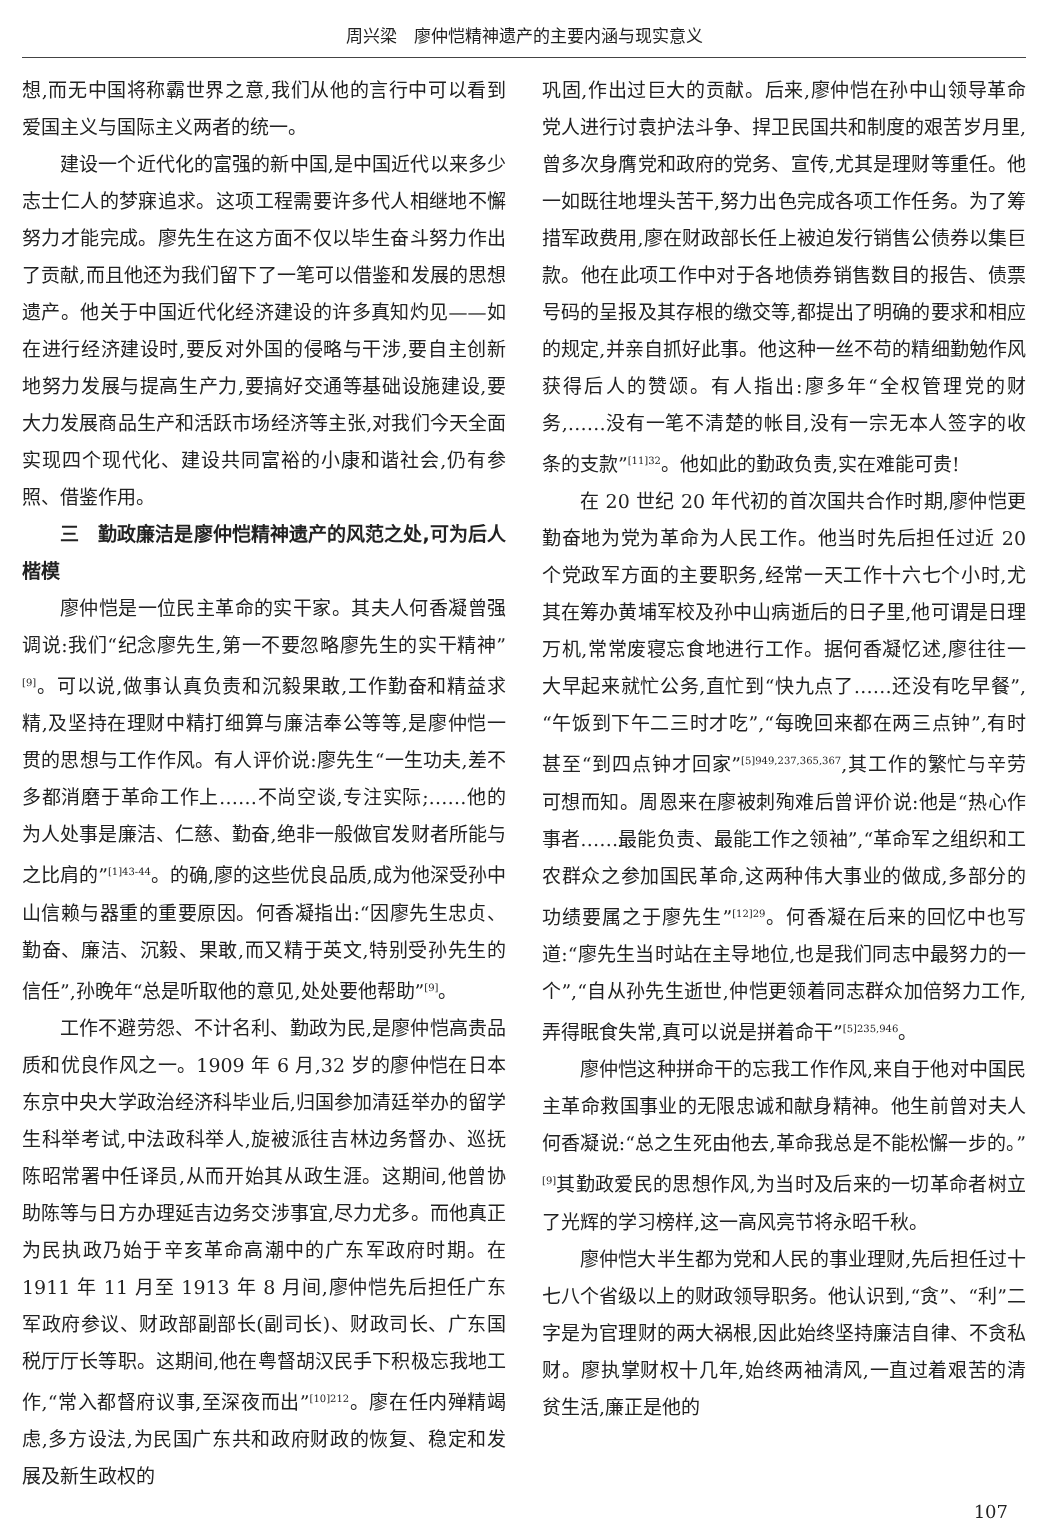周兴梁　廖仲恺精神遗产的主要内涵与现实意义
想,而无中国将称霸世界之意,我们从他的言行中可以看到爱国主义与国际主义两者的统一。
建设一个近代化的富强的新中国,是中国近代以来多少志士仁人的梦寐追求。这项工程需要许多代人相继地不懈努力才能完成。廖先生在这方面不仅以毕生奋斗努力作出了贡献,而且他还为我们留下了一笔可以借鉴和发展的思想遗产。他关于中国近代化经济建设的许多真知灼见——如在进行经济建设时,要反对外国的侵略与干涉,要自主创新地努力发展与提高生产力,要搞好交通等基础设施建设,要大力发展商品生产和活跃市场经济等主张,对我们今天全面实现四个现代化、建设共同富裕的小康和谐社会,仍有参照、借鉴作用。
三　勤政廉洁是廖仲恺精神遗产的风范之处,可为后人楷模
廖仲恺是一位民主革命的实干家。其夫人何香凝曾强调说:我们“纪念廖先生,第一不要忽略廖先生的实干精神”<sup>[9]</sup>。可以说,做事认真负责和沉毅果敢,工作勤奋和精益求精,及坚持在理财中精打细算与廉洁奉公等等,是廖仲恺一贯的思想与工作作风。有人评价说:廖先生“一生功夫,差不多都消磨于革命工作上……不尚空谈,专注实际;……他的为人处事是廉洁、仁慈、勤奋,绝非一般做官发财者所能与之比肩的”<sup>[1]43-44</sup>。的确,廖的这些优良品质,成为他深受孙中山信赖与器重的重要原因。何香凝指出:“因廖先生忠贞、勤奋、廉洁、沉毅、果敢,而又精于英文,特别受孙先生的信任”,孙晚年“总是听取他的意见,处处要他帮助”<sup>[9]</sup>。
工作不避劳怨、不计名利、勤政为民,是廖仲恺高贵品质和优良作风之一。1909 年 6 月,32 岁的廖仲恺在日本东京中央大学政治经济科毕业后,归国参加清廷举办的留学生科举考试,中法政科举人,旋被派往吉林边务督办、巡抚陈昭常署中任译员,从而开始其从政生涯。这期间,他曾协助陈等与日方办理延吉边务交涉事宜,尽力尤多。而他真正为民执政乃始于辛亥革命高潮中的广东军政府时期。在 1911 年 11 月至 1913 年 8 月间,廖仲恺先后担任广东军政府参议、财政部副部长(副司长)、财政司长、广东国税厅厅长等职。这期间,他在粤督胡汉民手下积极忘我地工作,“常入都督府议事,至深夜而出”<sup>[10]212</sup>。廖在任内殚精竭虑,多方设法,为民国广东共和政府财政的恢复、稳定和发展及新生政权的
巩固,作出过巨大的贡献。后来,廖仲恺在孙中山领导革命党人进行讨袁护法斗争、捍卫民国共和制度的艰苦岁月里,曾多次身膺党和政府的党务、宣传,尤其是理财等重任。他一如既往地埋头苦干,努力出色完成各项工作任务。为了筹措军政费用,廖在财政部长任上被迫发行销售公债券以集巨款。他在此项工作中对于各地债券销售数目的报告、债票号码的呈报及其存根的缴交等,都提出了明确的要求和相应的规定,并亲自抓好此事。他这种一丝不苟的精细勤勉作风获得后人的赞颂。有人指出:廖多年“全权管理党的财务,……没有一笔不清楚的帐目,没有一宗无本人签字的收条的支款”<sup>[11]32</sup>。他如此的勤政负责,实在难能可贵!
在 20 世纪 20 年代初的首次国共合作时期,廖仲恺更勤奋地为党为革命为人民工作。他当时先后担任过近 20 个党政军方面的主要职务,经常一天工作十六七个小时,尤其在筹办黄埔军校及孙中山病逝后的日子里,他可谓是日理万机,常常废寝忘食地进行工作。据何香凝忆述,廖往往一大早起来就忙公务,直忙到“快九点了……还没有吃早餐”,“午饭到下午二三时才吃”,“每晚回来都在两三点钟”,有时甚至“到四点钟才回家”<sup>[5]949,237,365,367</sup>,其工作的繁忙与辛劳可想而知。周恩来在廖被刺殉难后曾评价说:他是“热心作事者……最能负责、最能工作之领袖”,“革命军之组织和工农群众之参加国民革命,这两种伟大事业的做成,多部分的功绩要属之于廖先生”<sup>[12]29</sup>。何香凝在后来的回忆中也写道:“廖先生当时站在主导地位,也是我们同志中最努力的一个”,“自从孙先生逝世,仲恺更领着同志群众加倍努力工作,弄得眠食失常,真可以说是拼着命干”<sup>[5]235,946</sup>。
廖仲恺这种拼命干的忘我工作作风,来自于他对中国民主革命救国事业的无限忠诚和献身精神。他生前曾对夫人何香凝说:“总之生死由他去,革命我总是不能松懈一步的。”<sup>[9]</sup>其勤政爱民的思想作风,为当时及后来的一切革命者树立了光辉的学习榜样,这一高风亮节将永昭千秋。
廖仲恺大半生都为党和人民的事业理财,先后担任过十七八个省级以上的财政领导职务。他认识到,“贪”、“利”二字是为官理财的两大祸根,因此始终坚持廉洁自律、不贪私财。廖执掌财权十几年,始终两袖清风,一直过着艰苦的清贫生活,廉正是他的
107